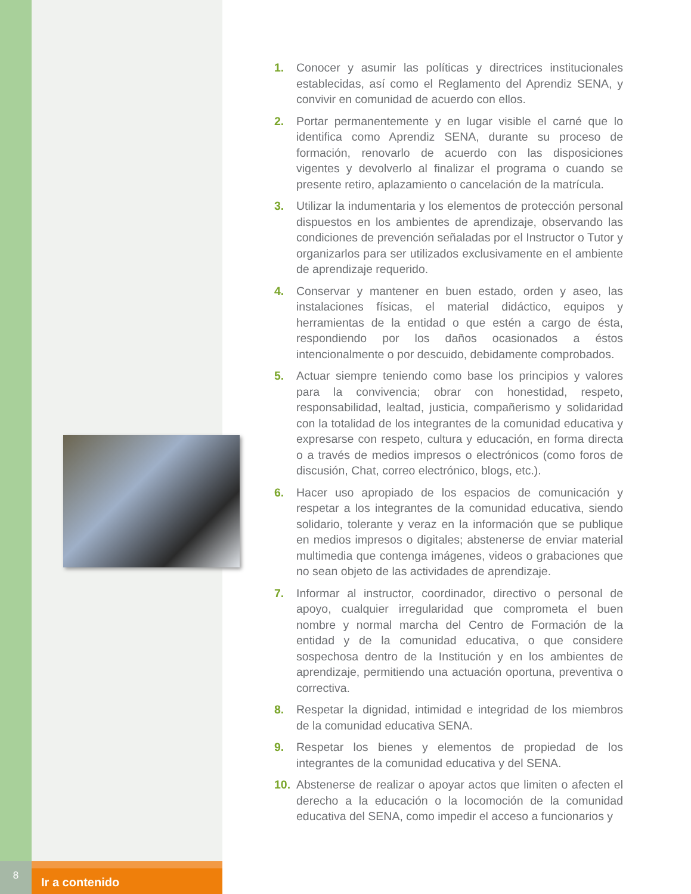1. Conocer y asumir las políticas y directrices institucionales establecidas, así como el Reglamento del Aprendiz SENA, y convivir en comunidad de acuerdo con ellos.
2. Portar permanentemente y en lugar visible el carné que lo identifica como Aprendiz SENA, durante su proceso de formación, renovarlo de acuerdo con las disposiciones vigentes y devolverlo al finalizar el programa o cuando se presente retiro, aplazamiento o cancelación de la matrícula.
3. Utilizar la indumentaria y los elementos de protección personal dispuestos en los ambientes de aprendizaje, observando las condiciones de prevención señaladas por el Instructor o Tutor y organizarlos para ser utilizados exclusivamente en el ambiente de aprendizaje requerido.
4. Conservar y mantener en buen estado, orden y aseo, las instalaciones físicas, el material didáctico, equipos y herramientas de la entidad o que estén a cargo de ésta, respondiendo por los daños ocasionados a éstos intencionalmente o por descuido, debidamente comprobados.
5. Actuar siempre teniendo como base los principios y valores para la convivencia; obrar con honestidad, respeto, responsabilidad, lealtad, justicia, compañerismo y solidaridad con la totalidad de los integrantes de la comunidad educativa y expresarse con respeto, cultura y educación, en forma directa o a través de medios impresos o electrónicos (como foros de discusión, Chat, correo electrónico, blogs, etc.).
6. Hacer uso apropiado de los espacios de comunicación y respetar a los integrantes de la comunidad educativa, siendo solidario, tolerante y veraz en la información que se publique en medios impresos o digitales; abstenerse de enviar material multimedia que contenga imágenes, videos o grabaciones que no sean objeto de las actividades de aprendizaje.
7. Informar al instructor, coordinador, directivo o personal de apoyo, cualquier irregularidad que comprometa el buen nombre y normal marcha del Centro de Formación de la entidad y de la comunidad educativa, o que considere sospechosa dentro de la Institución y en los ambientes de aprendizaje, permitiendo una actuación oportuna, preventiva o correctiva.
8. Respetar la dignidad, intimidad e integridad de los miembros de la comunidad educativa SENA.
9. Respetar los bienes y elementos de propiedad de los integrantes de la comunidad educativa y del SENA.
10. Abstenerse de realizar o apoyar actos que limiten o afecten el derecho a la educación o la locomoción de la comunidad educativa del SENA, como impedir el acceso a funcionarios y
8
Ir a contenido